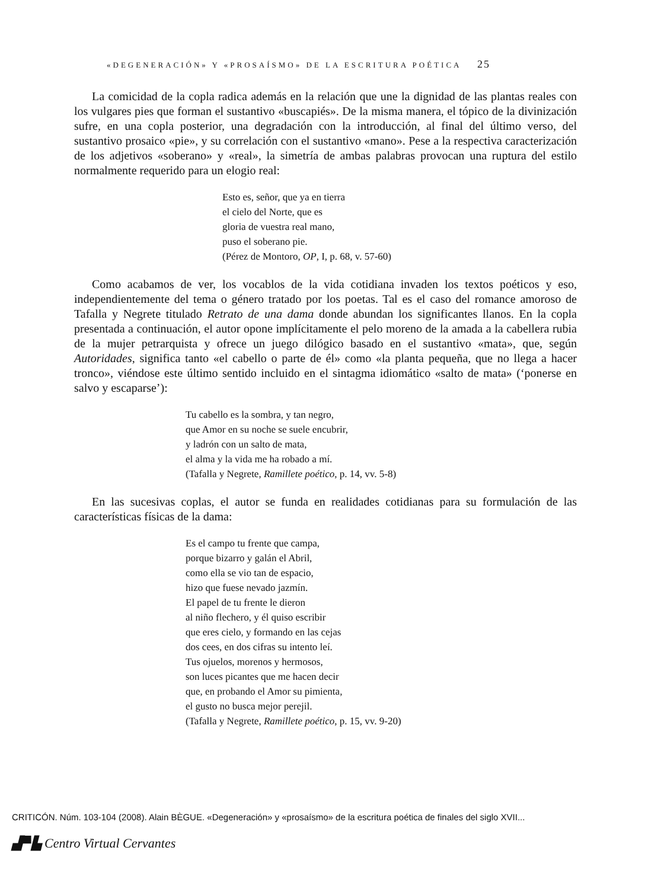«DEGENERACIÓN» Y «PROSAÍSMO» DE LA ESCRITURA POÉTICA 25
La comicidad de la copla radica además en la relación que une la dignidad de las plantas reales con los vulgares pies que forman el sustantivo «buscapiés». De la misma manera, el tópico de la divinización sufre, en una copla posterior, una degradación con la introducción, al final del último verso, del sustantivo prosaico «pie», y su correlación con el sustantivo «mano». Pese a la respectiva caracterización de los adjetivos «soberano» y «real», la simetría de ambas palabras provocan una ruptura del estilo normalmente requerido para un elogio real:
Esto es, señor, que ya en tierra
el cielo del Norte, que es
gloria de vuestra real mano,
puso el soberano pie.
(Pérez de Montoro, OP, I, p. 68, v. 57-60)
Como acabamos de ver, los vocablos de la vida cotidiana invaden los textos poéticos y eso, independientemente del tema o género tratado por los poetas. Tal es el caso del romance amoroso de Tafalla y Negrete titulado Retrato de una dama donde abundan los significantes llanos. En la copla presentada a continuación, el autor opone implícitamente el pelo moreno de la amada a la cabellera rubia de la mujer petrarquista y ofrece un juego dilógico basado en el sustantivo «mata», que, según Autoridades, significa tanto «el cabello o parte de él» como «la planta pequeña, que no llega a hacer tronco», viéndose este último sentido incluido en el sintagma idiomático «salto de mata» (‘ponerse en salvo y escaparse’):
Tu cabello es la sombra, y tan negro,
que Amor en su noche se suele encubrir,
y ladrón con un salto de mata,
el alma y la vida me ha robado a mí.
(Tafalla y Negrete, Ramillete poético, p. 14, vv. 5-8)
En las sucesivas coplas, el autor se funda en realidades cotidianas para su formulación de las características físicas de la dama:
Es el campo tu frente que campa,
porque bizarro y galán el Abril,
como ella se vio tan de espacio,
hizo que fuese nevado jazmín.
El papel de tu frente le dieron
al niño flechero, y él quiso escribir
que eres cielo, y formando en las cejas
dos cees, en dos cifras su intento leí.
Tus ojuelos, morenos y hermosos,
son luces picantes que me hacen decir
que, en probando el Amor su pimienta,
el gusto no busca mejor perejil.
(Tafalla y Negrete, Ramillete poético, p. 15, vv. 9-20)
CRITICÓN. Núm. 103-104 (2008). Alain BÈGUE. «Degeneración» y «prosaísmo» de la escritura poética de finales del siglo XVII...
▟▀▙ Centro Virtual Cervantes